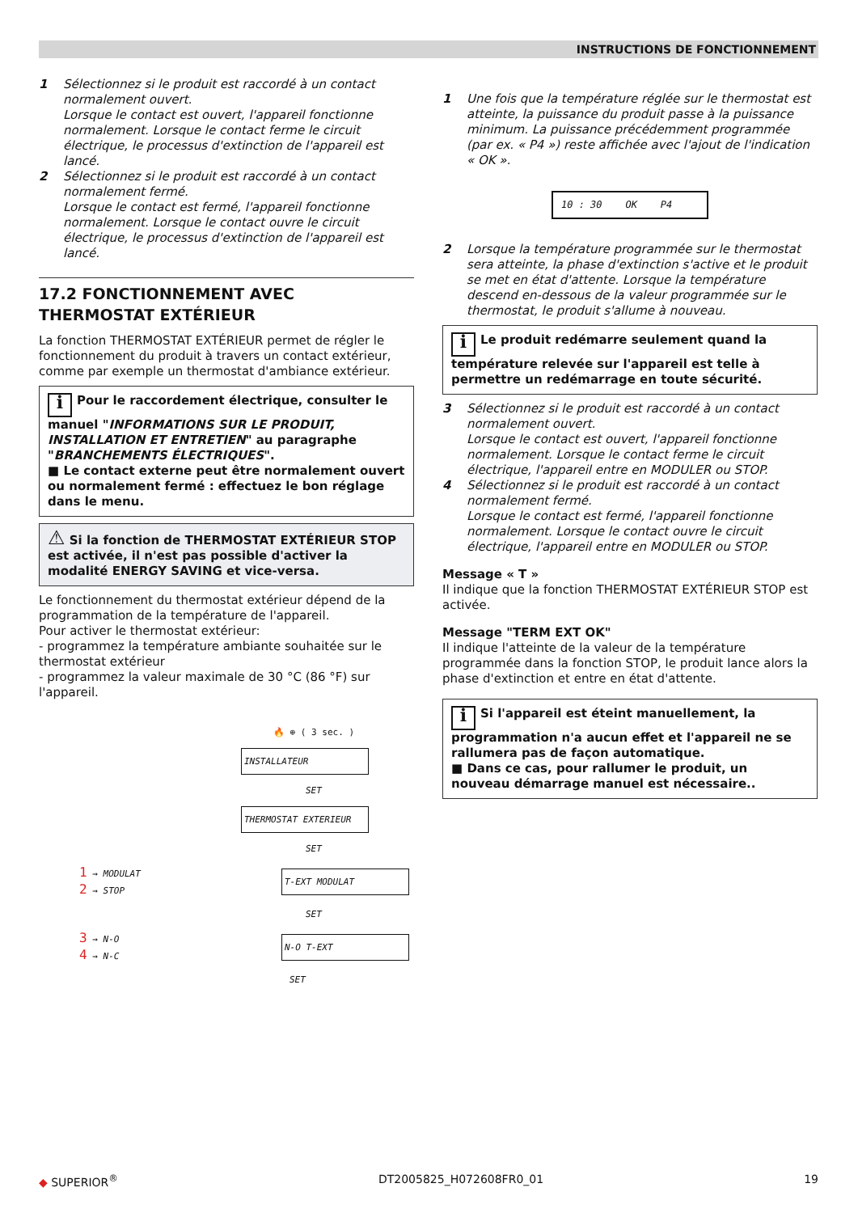INSTRUCTIONS DE FONCTIONNEMENT
1 Sélectionnez si le produit est raccordé à un contact normalement ouvert.
Lorsque le contact est ouvert, l'appareil fonctionne normalement. Lorsque le contact ferme le circuit électrique, le processus d'extinction de l'appareil est lancé.
2 Sélectionnez si le produit est raccordé à un contact normalement fermé.
Lorsque le contact est fermé, l'appareil fonctionne normalement. Lorsque le contact ouvre le circuit électrique, le processus d'extinction de l'appareil est lancé.
17.2 FONCTIONNEMENT AVEC THERMOSTAT EXTÉRIEUR
La fonction THERMOSTAT EXTÉRIEUR permet de régler le fonctionnement du produit à travers un contact extérieur, comme par exemple un thermostat d'ambiance extérieur.
i Pour le raccordement électrique, consulter le manuel "INFORMATIONS SUR LE PRODUIT, INSTALLATION ET ENTRETIEN" au paragraphe "BRANCHEMENTS ÉLECTRIQUES".
■ Le contact externe peut être normalement ouvert ou normalement fermé : effectuez le bon réglage dans le menu.
⚠ Si la fonction de THERMOSTAT EXTÉRIEUR STOP est activée, il n'est pas possible d'activer la modalité ENERGY SAVING et vice-versa.
Le fonctionnement du thermostat extérieur dépend de la programmation de la température de l'appareil.
Pour activer le thermostat extérieur:
- programmez la température ambiante souhaitée sur le thermostat extérieur
- programmez la valeur maximale de 30 °C (86 °F) sur l'appareil.
🔥 ⊕ ( 3 sec. )
INSTALLATEUR
SET
THERMOSTAT EXTERIEUR
SET
1 → MODULAT
2 → STOP
T-EXT MODULAT
SET
3 → N-O
4 → N-C
N-O T-EXT
SET
1 Une fois que la température réglée sur le thermostat est atteinte, la puissance du produit passe à la puissance minimum. La puissance précédemment programmée (par ex. « P4 ») reste affichée avec l'ajout de l'indication « OK ».
10 : 30 OK P4
2 Lorsque la température programmée sur le thermostat sera atteinte, la phase d'extinction s'active et le produit se met en état d'attente. Lorsque la température descend en-dessous de la valeur programmée sur le thermostat, le produit s'allume à nouveau.
i Le produit redémarre seulement quand la température relevée sur l'appareil est telle à permettre un redémarrage en toute sécurité.
3 Sélectionnez si le produit est raccordé à un contact normalement ouvert.
Lorsque le contact est ouvert, l'appareil fonctionne normalement. Lorsque le contact ferme le circuit électrique, l'appareil entre en MODULER ou STOP.
4 Sélectionnez si le produit est raccordé à un contact normalement fermé.
Lorsque le contact est fermé, l'appareil fonctionne normalement. Lorsque le contact ouvre le circuit électrique, l'appareil entre en MODULER ou STOP.
Message « T »
Il indique que la fonction THERMOSTAT EXTÉRIEUR STOP est activée.
Message "TERM EXT OK"
Il indique l'atteinte de la valeur de la température programmée dans la fonction STOP, le produit lance alors la phase d'extinction et entre en état d'attente.
i Si l'appareil est éteint manuellement, la programmation n'a aucun effet et l'appareil ne se rallumera pas de façon automatique.
■ Dans ce cas, pour rallumer le produit, un nouveau démarrage manuel est nécessaire..
◆ SUPERIOR<sup>®</sup> DT2005825_H072608FR0_01 19